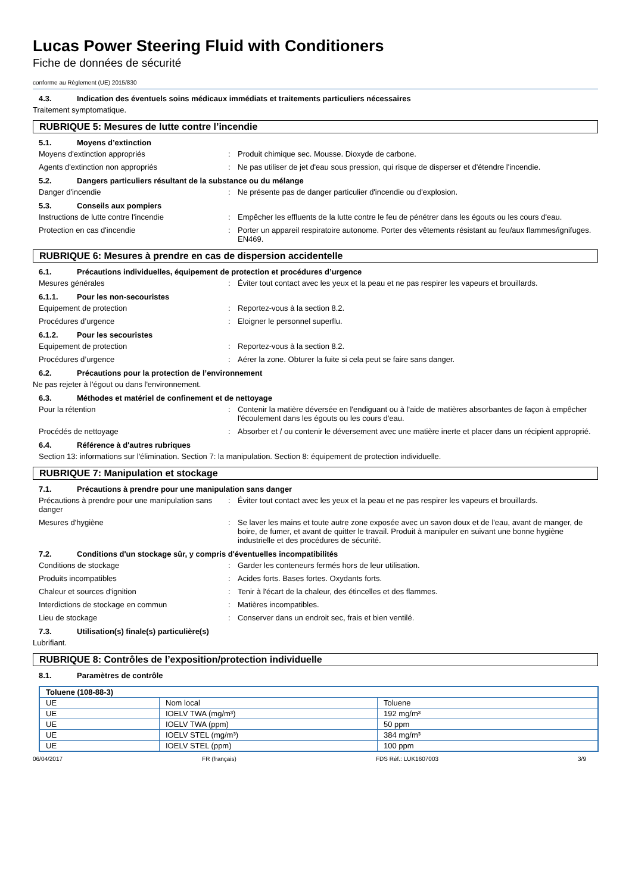Lucas Power Steering Fluid with Conditioners
Fiche de données de sécurité
conforme au Règlement (UE) 2015/830
4.3. Indication des éventuels soins médicaux immédiats et traitements particuliers nécessaires
Traitement symptomatique.
RUBRIQUE 5: Mesures de lutte contre l’incendie
5.1. Moyens d’extinction
Moyens d'extinction appropriés : Produit chimique sec. Mousse. Dioxyde de carbone.
Agents d'extinction non appropriés : Ne pas utiliser de jet d'eau sous pression, qui risque de disperser et d'étendre l'incendie.
5.2. Dangers particuliers résultant de la substance ou du mélange
Danger d'incendie : Ne présente pas de danger particulier d'incendie ou d'explosion.
5.3. Conseils aux pompiers
Instructions de lutte contre l'incendie : Empêcher les effluents de la lutte contre le feu de pénétrer dans les égouts ou les cours d'eau.
Protection en cas d'incendie : Porter un appareil respiratoire autonome. Porter des vêtements résistant au feu/aux flammes/ignifuges. EN469.
RUBRIQUE 6: Mesures à prendre en cas de dispersion accidentelle
6.1. Précautions individuelles, équipement de protection et procédures d’urgence
Mesures générales : Éviter tout contact avec les yeux et la peau et ne pas respirer les vapeurs et brouillards.
6.1.1. Pour les non-secouristes
Equipement de protection : Reportez-vous à la section 8.2.
Procédures d’urgence : Eloigner le personnel superflu.
6.1.2. Pour les secouristes
Equipement de protection : Reportez-vous à la section 8.2.
Procédures d’urgence : Aérer la zone. Obturer la fuite si cela peut se faire sans danger.
6.2. Précautions pour la protection de l’environnement
Ne pas rejeter à l'égout ou dans l'environnement.
6.3. Méthodes et matériel de confinement et de nettoyage
Pour la rétention : Contenir la matière déversée en l'endiguant ou à l'aide de matières absorbantes de façon à empêcher l'écoulement dans les égouts ou les cours d'eau.
Procédés de nettoyage : Absorber et / ou contenir le déversement avec une matière inerte et placer dans un récipient approprié.
6.4. Référence à d'autres rubriques
Section 13: informations sur l'élimination. Section 7: la manipulation. Section 8: équipement de protection individuelle.
RUBRIQUE 7: Manipulation et stockage
7.1. Précautions à prendre pour une manipulation sans danger
Précautions à prendre pour une manipulation sans danger
: Éviter tout contact avec les yeux et la peau et ne pas respirer les vapeurs et brouillards.
Mesures d'hygiène : Se laver les mains et toute autre zone exposée avec un savon doux et de l'eau, avant de manger, de boire, de fumer, et avant de quitter le travail. Produit à manipuler en suivant une bonne hygiène industrielle et des procédures de sécurité.
7.2. Conditions d'un stockage sûr, y compris d'éventuelles incompatibilités
Conditions de stockage : Garder les conteneurs fermés hors de leur utilisation.
Produits incompatibles : Acides forts. Bases fortes. Oxydants forts.
Chaleur et sources d'ignition : Tenir à l'écart de la chaleur, des étincelles et des flammes.
Interdictions de stockage en commun : Matières incompatibles.
Lieu de stockage : Conserver dans un endroit sec, frais et bien ventilé.
7.3. Utilisation(s) finale(s) particulière(s)
Lubrifiant.
RUBRIQUE 8: Contrôles de l’exposition/protection individuelle
8.1. Paramètres de contrôle
| Toluene (108-88-3) | | |
| --- | --- | --- |
| UE | Nom local | Toluene |
| UE | IOELV TWA (mg/m³) | 192 mg/m³ |
| UE | IOELV TWA (ppm) | 50 ppm |
| UE | IOELV STEL (mg/m³) | 384 mg/m³ |
| UE | IOELV STEL (ppm) | 100 ppm |
06/04/2017 FR (français) FDS Réf.: LUK1607003 3/9